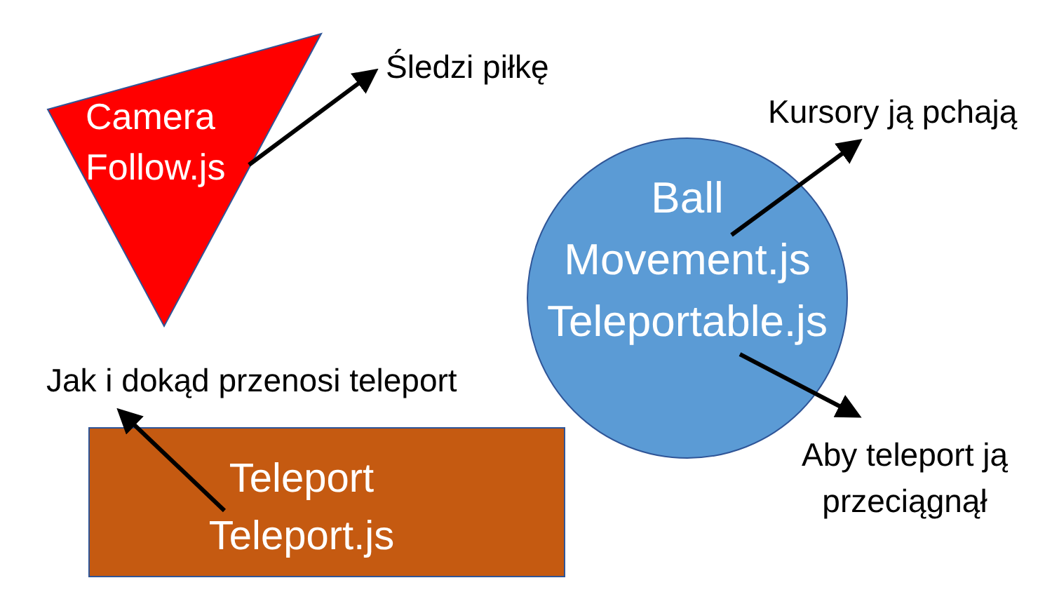Camera
Follow.js
Śledzi piłkę
Kursory ją pchają
Ball
Movement.js
Teleportable.js
Aby teleport ją
przeciągnął
Jak i dokąd przenosi teleport
Teleport
Teleport.js